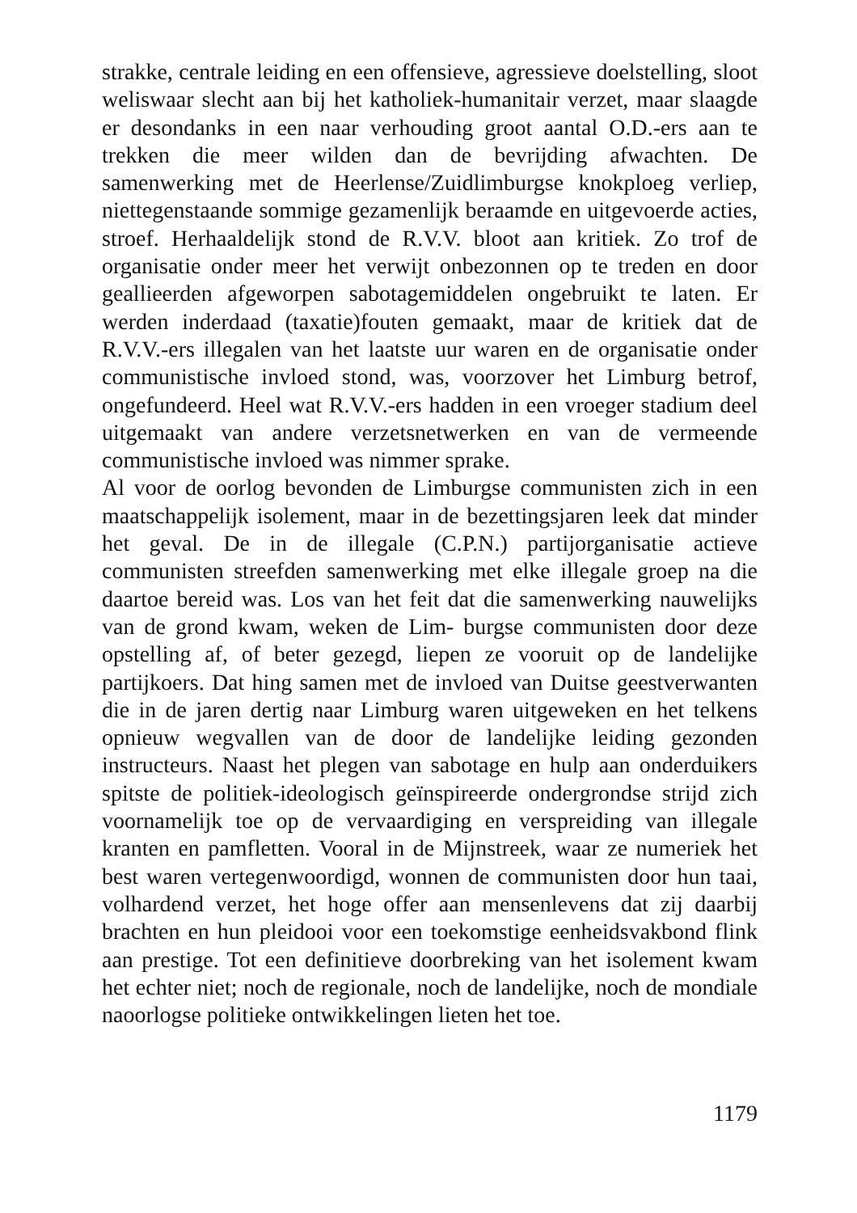strakke, centrale leiding en een offensieve, agressieve doelstelling, sloot weliswaar slecht aan bij het katholiek-humanitair verzet, maar slaagde er desondanks in een naar verhouding groot aantal O.D.-ers aan te trekken die meer wilden dan de bevrijding afwachten. De samenwerking met de Heerlense/Zuidlimburgse knokploeg verliep, niettegenstaande sommige gezamenlijk beraamde en uitgevoerde acties, stroef. Herhaaldelijk stond de R.V.V. bloot aan kritiek. Zo trof de organisatie onder meer het verwijt onbezonnen op te treden en door geallieerden afgeworpen sabotagemiddelen ongebruikt te laten. Er werden inderdaad (taxatie)fouten gemaakt, maar de kritiek dat de R.V.V.-ers illegalen van het laatste uur waren en de organisatie onder communistische invloed stond, was, voorzover het Limburg betrof, ongefundeerd. Heel wat R.V.V.-ers hadden in een vroeger stadium deel uitgemaakt van andere verzetsnetwerken en van de vermeende communistische invloed was nimmer sprake.
Al voor de oorlog bevonden de Limburgse communisten zich in een maatschappelijk isolement, maar in de bezettingsjaren leek dat minder het geval. De in de illegale (C.P.N.) partijorganisatie actieve communisten streefden samenwerking met elke illegale groep na die daartoe bereid was. Los van het feit dat die samenwerking nauwelijks van de grond kwam, weken de Lim- burgse communisten door deze opstelling af, of beter gezegd, liepen ze vooruit op de landelijke partijkoers. Dat hing samen met de invloed van Duitse geestverwanten die in de jaren dertig naar Limburg waren uitgeweken en het telkens opnieuw wegvallen van de door de landelijke leiding gezonden instructeurs. Naast het plegen van sabotage en hulp aan onderduikers spitste de politiek-ideologisch geïnspireerde ondergrondse strijd zich voornamelijk toe op de vervaardiging en verspreiding van illegale kranten en pamfletten. Vooral in de Mijnstreek, waar ze numeriek het best waren vertegenwoordigd, wonnen de communisten door hun taai, volhardend verzet, het hoge offer aan mensenlevens dat zij daarbij brachten en hun pleidooi voor een toekomstige eenheidsvakbond flink aan prestige. Tot een definitieve doorbreking van het isolement kwam het echter niet; noch de regionale, noch de landelijke, noch de mondiale naoorlogse politieke ontwikkelingen lieten het toe.
1179